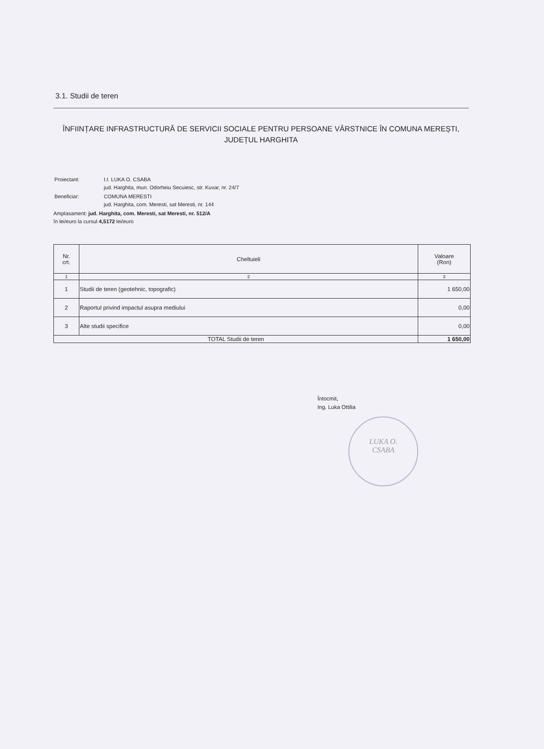3.1. Studii de teren
ÎNFIINȚARE INFRASTRUCTURĂ DE SERVICII SOCIALE PENTRU PERSOANE VÂRSTNICE ÎN COMUNA MEREȘTI, JUDEȚUL HARGHITA
| Proiectant: | I.I. LUKA O. CSABA jud. Harghita, mun. Odorheiu Secuiesc, str. Kuvar, nr. 24/7 |
| Beneficiar: | COMUNA MERESTI jud. Harghita, com. Meresti, sat Meresti, nr. 144 |
Amplasament: jud. Harghita, com. Meresti, sat Meresti, nr. 512/A
în lei/euro la cursul 4,5172 lei/euro
| Nr. crt. | Cheltuieli | Valoare (Ron) |
| --- | --- | --- |
| 1 | 2 | 3 |
| 1 | Studii de teren (geotehnic, topografic) | 1 650,00 |
| 2 | Raportul privind impactul asupra mediului | 0,00 |
| 3 | Alte studii specifice | 0,00 |
| TOTAL Studii de teren | | 1 650,00 |
Întocmit,
Ing. Luka Ottilia
LUKA O.
CSABA